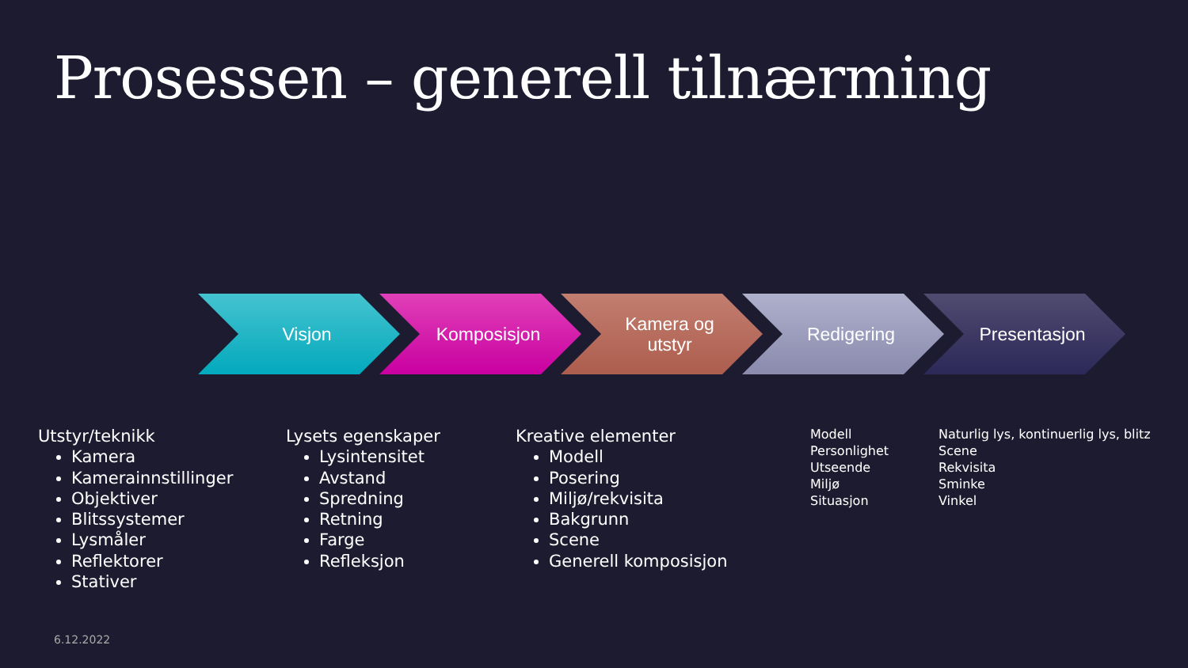Prosessen – generell tilnærming
Visjon Komposisjon Kamera og
utstyr
Redigering Presentasjon
Utstyr/teknikk
Kamera
Kamerainnstillinger
Objektiver
Blitssystemer
Lysmåler
Reflektorer
Stativer
Lysets egenskaper
Lysintensitet
Avstand
Spredning
Retning
Farge
Refleksjon
Kreative elementer
Modell
Posering
Miljø/rekvisita
Bakgrunn
Scene
Generell komposisjon
Modell
Personlighet
Utseende
Miljø
Situasjon
Naturlig lys, kontinuerlig lys, blitz
Scene
Rekvisita
Sminke
Vinkel
6.12.2022